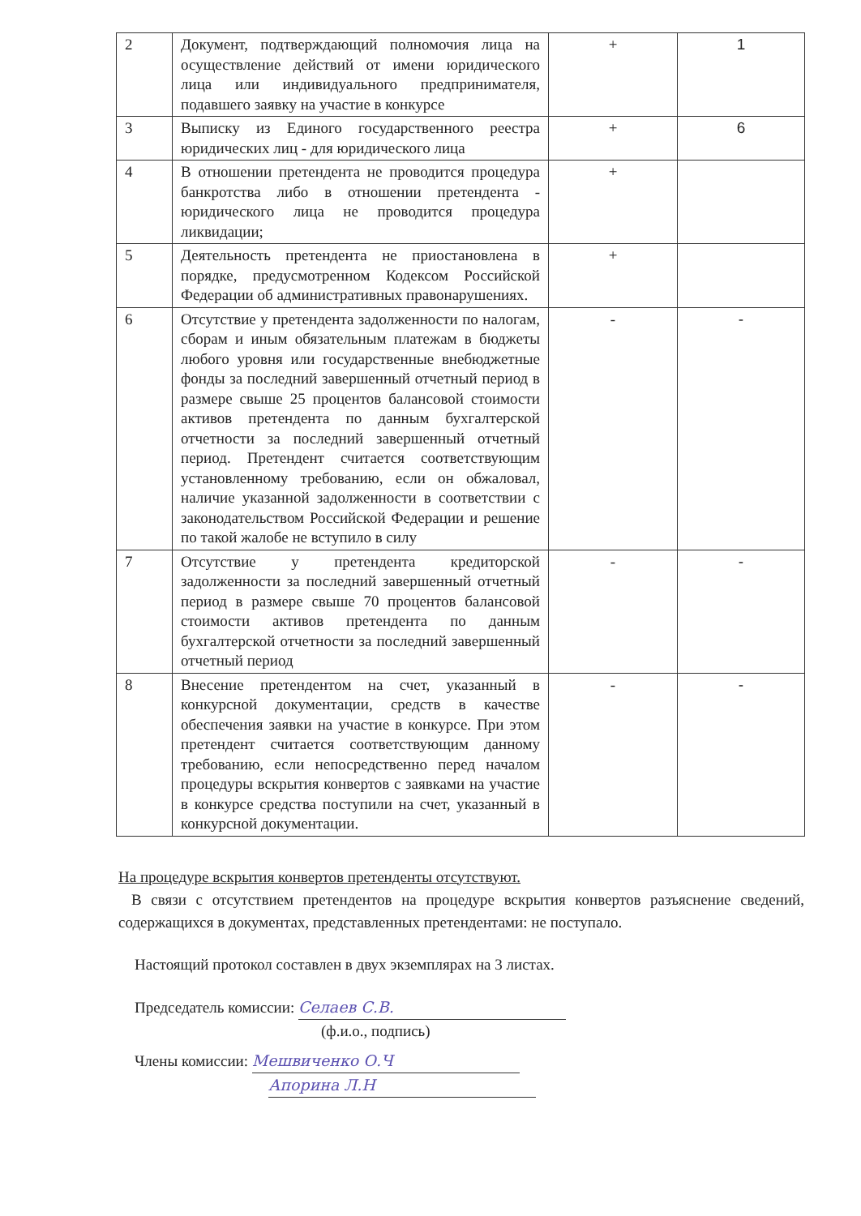| 2 | Документ, подтверждающий полномочия лица на осуществление действий от имени юридического лица или индивидуального предпринимателя, подавшего заявку на участие в конкурсе | + | 1 |
| 3 | Выписку из Единого государственного реестра юридических лиц - для юридического лица | + | 6 |
| 4 | В отношении претендента не проводится процедура банкротства либо в отношении претендента - юридического лица не проводится процедура ликвидации; | + | |
| 5 | Деятельность претендента не приостановлена в порядке, предусмотренном Кодексом Российской Федерации об административных правонарушениях. | + | |
| 6 | Отсутствие у претендента задолженности по налогам, сборам и иным обязательным платежам в бюджеты любого уровня или государственные внебюджетные фонды за последний завершенный отчетный период в размере свыше 25 процентов балансовой стоимости активов претендента по данным бухгалтерской отчетности за последний завершенный отчетный период. Претендент считается соответствующим установленному требованию, если он обжаловал, наличие указанной задолженности в соответствии с законодательством Российской Федерации и решение по такой жалобе не вступило в силу | - | - |
| 7 | Отсутствие у претендента кредиторской задолженности за последний завершенный отчетный период в размере свыше 70 процентов балансовой стоимости активов претендента по данным бухгалтерской отчетности за последний завершенный отчетный период | - | - |
| 8 | Внесение претендентом на счет, указанный в конкурсной документации, средств в качестве обеспечения заявки на участие в конкурсе. При этом претендент считается соответствующим данному требованию, если непосредственно перед началом процедуры вскрытия конвертов с заявками на участие в конкурсе средства поступили на счет, указанный в конкурсной документации. | - | - |
На процедуре вскрытия конвертов претенденты отсутствуют.
В связи с отсутствием претендентов на процедуре вскрытия конвертов разъяснение сведений, содержащихся в документах, представленных претендентами: не поступало.
Настоящий протокол составлен в двух экземплярах на 3 листах.
Председатель комиссии: Селаев С.В.
(ф.и.о., подпись)
Члены комиссии: Мешвиченко О.Ч
Апорина Л.Н